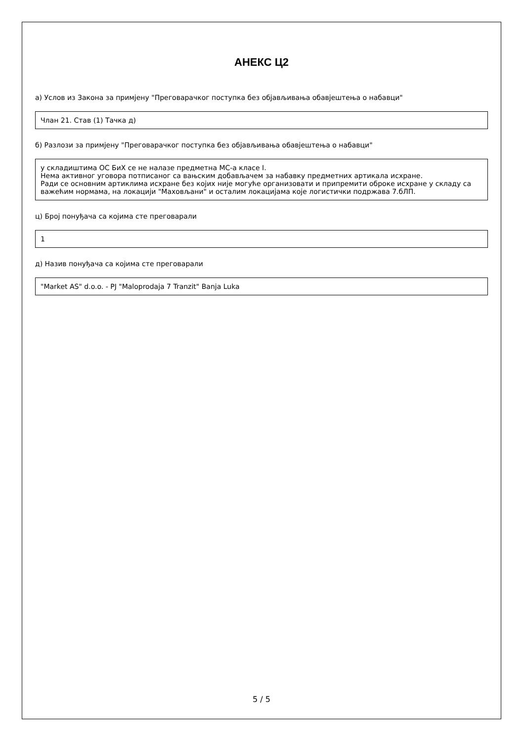АНЕКС Ц2
а) Услов из Закона за примјену "Преговарачког поступка без објављивања обавјештења о набавци"
Члан 21. Став (1) Тачка д)
б) Разлози за примјену "Преговарачког поступка без објављивања обавјештења о набавци"
у складиштима ОС БиХ се не налазе предметна МС-а класе I.
Нема активног уговора потписаног са вањским добављачем за набавку предметних артикала исхране.
Ради се основним артиклима исхране без којих није могуће организовати и припремити оброке исхране у складу са важећим нормама, на локацији "Маховљани" и осталим локацијама које логистички подржава 7.бЛП.
ц) Број понуђача са којима сте преговарали
1
д) Назив понуђача са којима сте преговарали
"Market AS" d.o.o. - PJ "Maloprodaja 7 Tranzit" Banja Luka
5 / 5